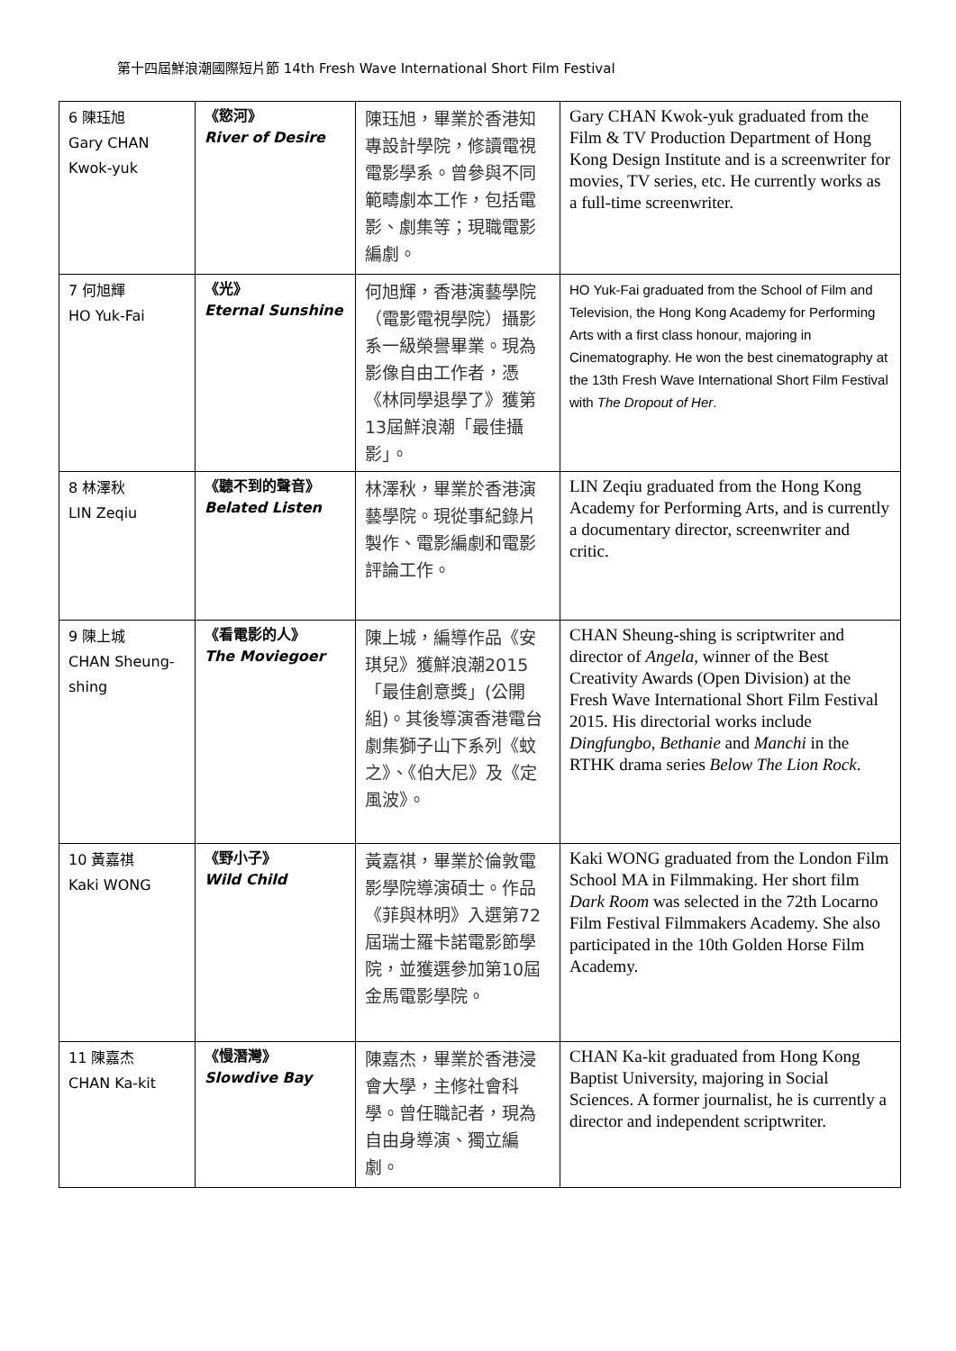第十四屆鮮浪潮國際短片節 14th Fresh Wave International Short Film Festival
| 6 陳珏旭 Gary CHAN Kwok-yuk | 《慾河》 River of Desire | 陳珏旭，畢業於香港知專設計學院，修讀電視電影學系。曾參與不同範疇劇本工作，包括電影、劇集等；現職電影編劇。 | Gary CHAN Kwok-yuk graduated from the Film & TV Production Department of Hong Kong Design Institute and is a screenwriter for movies, TV series, etc. He currently works as a full-time screenwriter. |
| 7 何旭輝 HO Yuk-Fai | 《光》 Eternal Sunshine | 何旭輝，香港演藝學院（電影電視學院）攝影系一級榮譽畢業。現為影像自由工作者，憑《林同學退學了》獲第13屆鮮浪潮「最佳攝影」。 | HO Yuk-Fai graduated from the School of Film and Television, the Hong Kong Academy for Performing Arts with a first class honour, majoring in Cinematography. He won the best cinematography at the 13th Fresh Wave International Short Film Festival with The Dropout of Her . |
| 8 林澤秋 LIN Zeqiu | 《聽不到的聲音》 Belated Listen | 林澤秋，畢業於香港演藝學院。現從事紀錄片製作、電影編劇和電影評論工作。 | LIN Zeqiu graduated from the Hong Kong Academy for Performing Arts, and is currently a documentary director, screenwriter and critic. |
| 9 陳上城 CHAN Sheung-shing | 《看電影的人》 The Moviegoer | 陳上城，編導作品《安琪兒》獲鮮浪潮2015「最佳創意獎」(公開組)。其後導演香港電台劇集獅子山下系列《蚊之》、《伯大尼》及《定風波》。 | CHAN Sheung-shing is scriptwriter and director of Angela , winner of the Best Creativity Awards (Open Division) at the Fresh Wave International Short Film Festival 2015. His directorial works include Dingfungbo , Bethanie and Manchi in the RTHK drama series Below The Lion Rock . |
| 10 黃嘉祺 Kaki WONG | 《野小子》 Wild Child | 黃嘉祺，畢業於倫敦電影學院導演碩士。作品《菲與林明》入選第72屆瑞士羅卡諾電影節學院，並獲選參加第10屆金馬電影學院。 | Kaki WONG graduated from the London Film School MA in Filmmaking. Her short film Dark Room was selected in the 72th Locarno Film Festival Filmmakers Academy. She also participated in the 10th Golden Horse Film Academy. |
| 11 陳嘉杰 CHAN Ka-kit | 《慢潛灣》 Slowdive Bay | 陳嘉杰，畢業於香港浸會大學，主修社會科學。曾任職記者，現為自由身導演、獨立編劇。 | CHAN Ka-kit graduated from Hong Kong Baptist University, majoring in Social Sciences. A former journalist, he is currently a director and independent scriptwriter. |